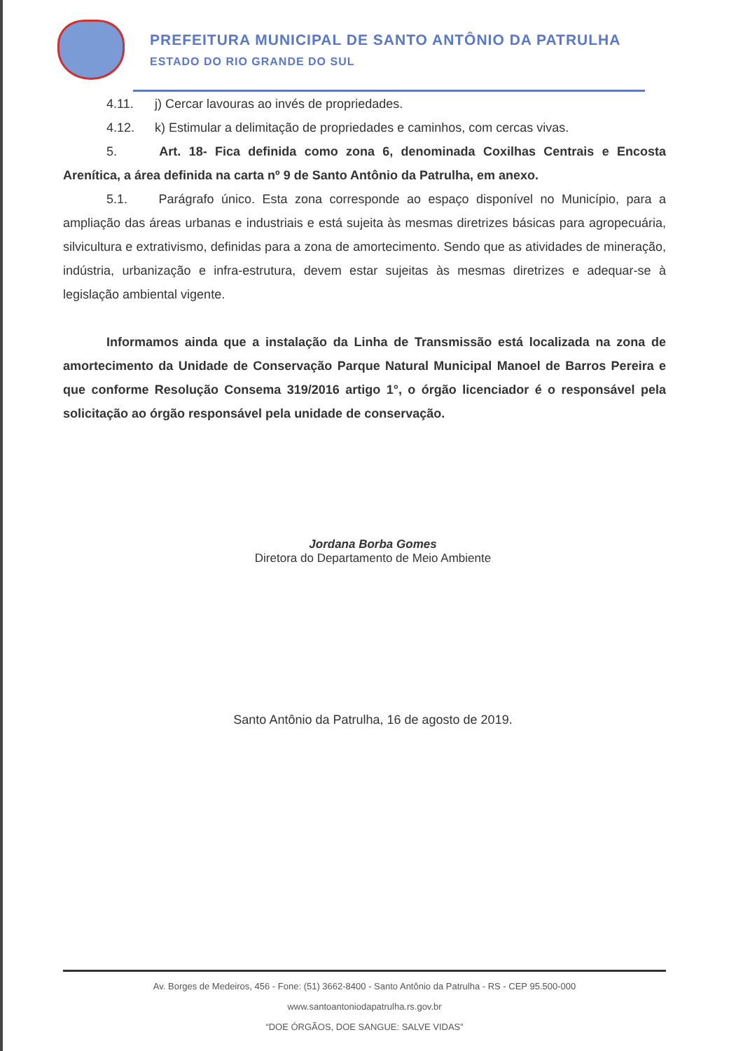PREFEITURA MUNICIPAL DE SANTO ANTÔNIO DA PATRULHA
ESTADO DO RIO GRANDE DO SUL
4.11. j) Cercar lavouras ao invés de propriedades.
4.12. k) Estimular a delimitação de propriedades e caminhos, com cercas vivas.
5. Art. 18- Fica definida como zona 6, denominada Coxilhas Centrais e Encosta Arenítica, a área definida na carta nº 9 de Santo Antônio da Patrulha, em anexo.
5.1. Parágrafo único. Esta zona corresponde ao espaço disponível no Município, para a ampliação das áreas urbanas e industriais e está sujeita às mesmas diretrizes básicas para agropecuária, silvicultura e extrativismo, definidas para a zona de amortecimento. Sendo que as atividades de mineração, indústria, urbanização e infra-estrutura, devem estar sujeitas às mesmas diretrizes e adequar-se à legislação ambiental vigente.
Informamos ainda que a instalação da Linha de Transmissão está localizada na zona de amortecimento da Unidade de Conservação Parque Natural Municipal Manoel de Barros Pereira e que conforme Resolução Consema 319/2016 artigo 1°, o órgão licenciador é o responsável pela solicitação ao órgão responsável pela unidade de conservação.
Jordana Borba Gomes
Diretora do Departamento de Meio Ambiente
Santo Antônio da Patrulha, 16 de agosto de 2019.
Av. Borges de Medeiros, 456 - Fone: (51) 3662-8400 - Santo Antônio da Patrulha - RS - CEP 95.500-000
www.santoantoniodapatrulha.rs.gov.br
“DOE ÓRGÃOS, DOE SANGUE: SALVE VIDAS”